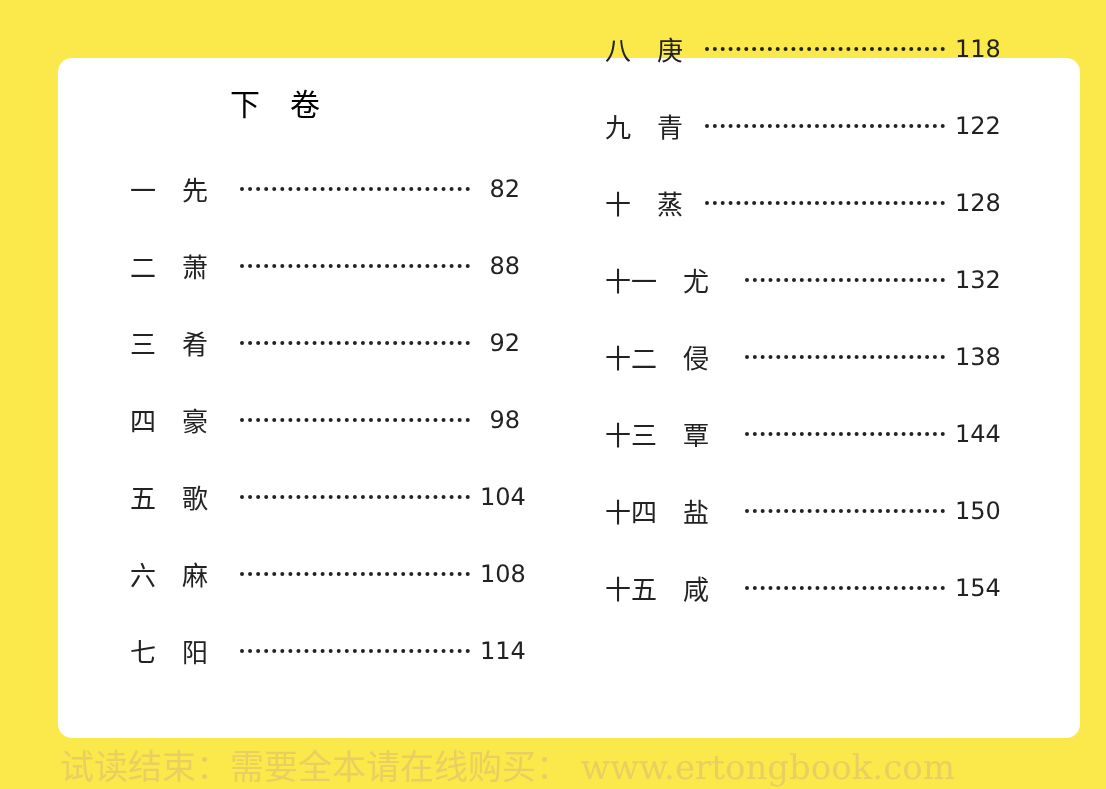下　卷
一　先 82
二　萧 88
三　肴 92
四　豪 98
五　歌 104
六　麻 108
七　阳 114
八　庚 118
九　青 122
十　蒸 128
十一　尤 132
十二　侵 138
十三　覃 144
十四　盐 150
十五　咸 154
试读结束：需要全本请在线购买： www.ertongbook.com